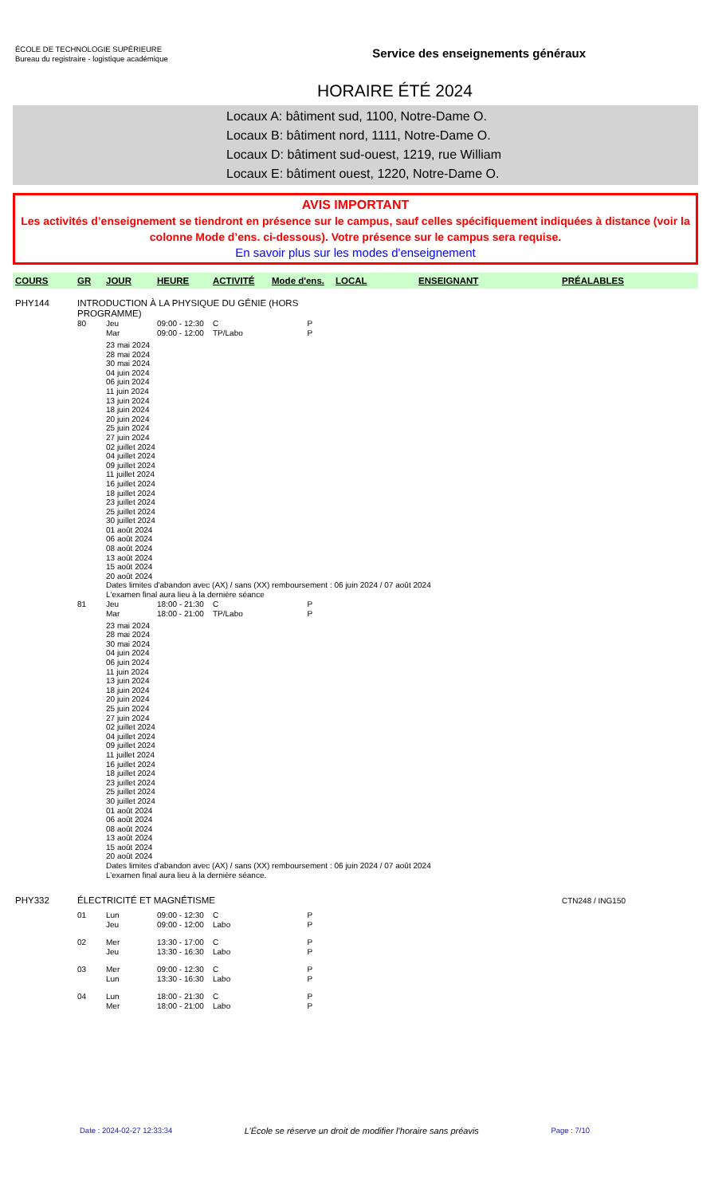ÉCOLE DE TECHNOLOGIE SUPÉRIEURE
Bureau du registraire - logistique académique
Service des enseignements généraux
HORAIRE ÉTÉ 2024
Locaux A: bâtiment sud, 1100, Notre-Dame O.
Locaux B: bâtiment nord, 1111, Notre-Dame O.
Locaux D: bâtiment sud-ouest, 1219, rue William
Locaux E: bâtiment ouest, 1220, Notre-Dame O.
AVIS IMPORTANT
Les activités d’enseignement se tiendront en présence sur le campus, sauf celles spécifiquement indiquées à distance (voir la colonne Mode d’ens. ci-dessous). Votre présence sur le campus sera requise.
En savoir plus sur les modes d'enseignement
| COURS | GR | JOUR | HEURE | ACTIVITÉ | Mode d'ens. | LOCAL | ENSEIGNANT | PRÉALABLES |
| --- | --- | --- | --- | --- | --- | --- | --- | --- |
| PHY144 | INTRODUCTION À LA PHYSIQUE DU GÉNIE (HORS PROGRAMME) | | | | | | | |
| | 80 | Jeu Mar | 09:00 - 12:30 09:00 - 12:00 | C TP/Labo | P P | | | |
| | | 23 mai 2024 28 mai 2024 30 mai 2024 04 juin 2024 06 juin 2024 11 juin 2024 13 juin 2024 18 juin 2024 20 juin 2024 25 juin 2024 27 juin 2024 02 juillet 2024 04 juillet 2024 09 juillet 2024 11 juillet 2024 16 juillet 2024 18 juillet 2024 23 juillet 2024 25 juillet 2024 30 juillet 2024 01 août 2024 06 août 2024 08 août 2024 13 août 2024 15 août 2024 20 août 2024 Dates limites d'abandon avec (AX) / sans (XX) remboursement : 06 juin 2024 / 07 août 2024 L'examen final aura lieu à la dernière séance | | | | | | |
| | 81 | Jeu Mar | 18:00 - 21:30 18:00 - 21:00 | C TP/Labo | P P | | | |
| | | 23 mai 2024 28 mai 2024 30 mai 2024 04 juin 2024 06 juin 2024 11 juin 2024 13 juin 2024 18 juin 2024 20 juin 2024 25 juin 2024 27 juin 2024 02 juillet 2024 04 juillet 2024 09 juillet 2024 11 juillet 2024 16 juillet 2024 18 juillet 2024 23 juillet 2024 25 juillet 2024 30 juillet 2024 01 août 2024 06 août 2024 08 août 2024 13 août 2024 15 août 2024 20 août 2024 Dates limites d'abandon avec (AX) / sans (XX) remboursement : 06 juin 2024 / 07 août 2024 L’examen final aura lieu à la dernière séance. | | | | | | |
| PHY332 | ÉLECTRICITÉ ET MAGNÉTISME | | | | | | | CTN248 / ING150 |
| | 01 | Lun Jeu | 09:00 - 12:30 09:00 - 12:00 | C Labo | P P | | | |
| | 02 | Mer Jeu | 13:30 - 17:00 13:30 - 16:30 | C Labo | P P | | | |
| | 03 | Mer Lun | 09:00 - 12:30 13:30 - 16:30 | C Labo | P P | | | |
| | 04 | Lun Mer | 18:00 - 21:30 18:00 - 21:00 | C Labo | P P | | | |
Date : 2024-02-27 12:33:34 L’École se réserve un droit de modifier l’horaire sans préavis Page : 7/10